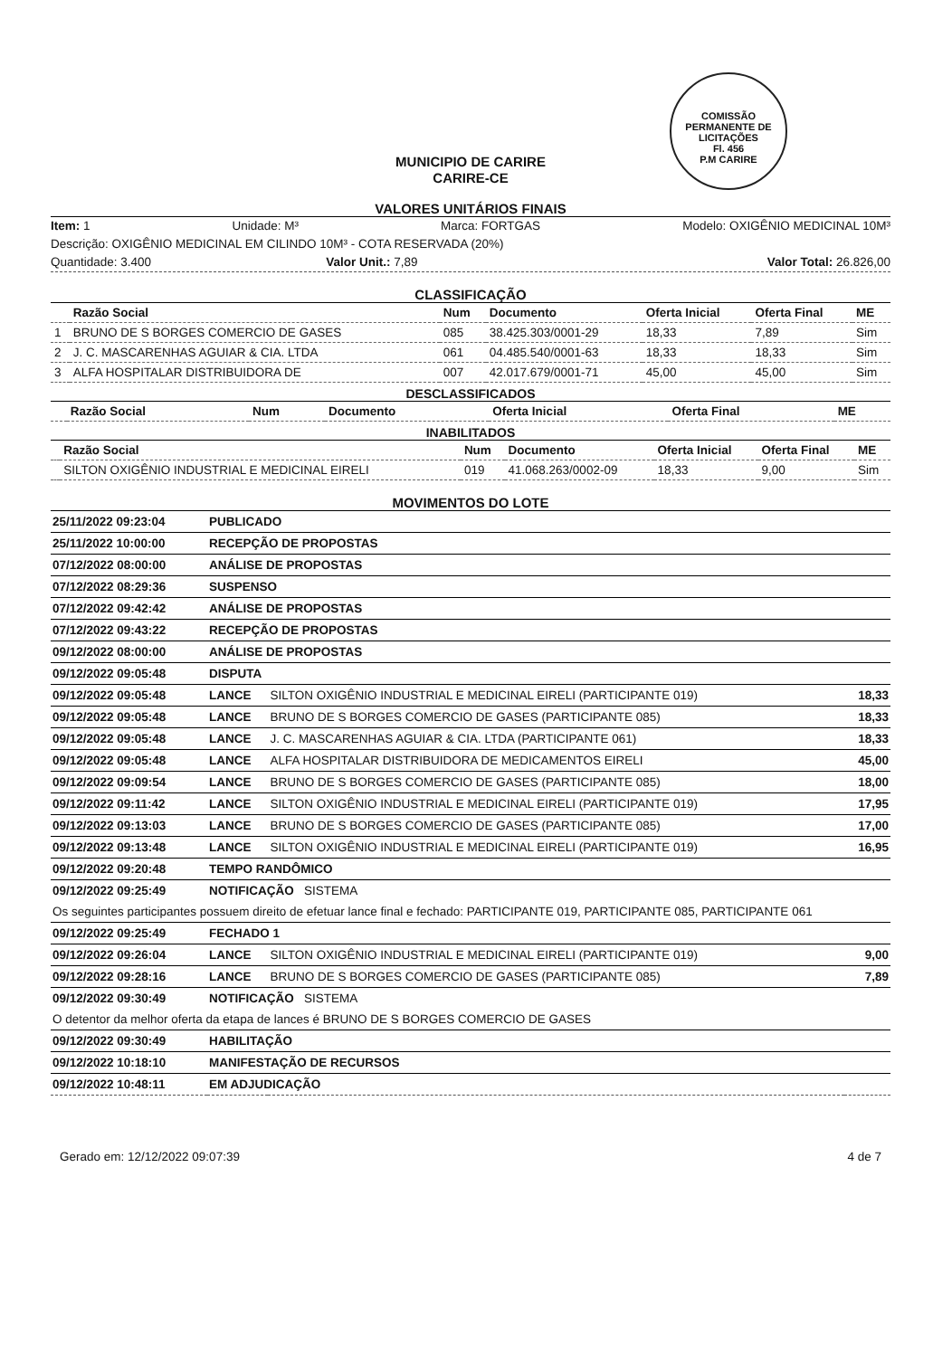COMISSÃO PERMANENTE DE LICITAÇÕES
Fl. 456
P.M CARIRE
MUNICIPIO DE CARIRE
CARIRE-CE
VALORES UNITÁRIOS FINAIS
Item: 1 Unidade: M³ Marca: FORTGAS Modelo: OXIGÊNIO MEDICINAL 10M³
Descrição: OXIGÊNIO MEDICINAL EM CILINDO 10M³ - COTA RESERVADA (20%)
Quantidade: 3.400 Valor Unit.: 7,89 Valor Total: 26.826,00
CLASSIFICAÇÃO
| | Razão Social | Num | Documento | Oferta Inicial | Oferta Final | ME |
| --- | --- | --- | --- | --- | --- | --- |
| 1 | BRUNO DE S BORGES COMERCIO DE GASES | 085 | 38.425.303/0001-29 | 18,33 | 7,89 | Sim |
| 2 | J. C. MASCARENHAS AGUIAR & CIA. LTDA | 061 | 04.485.540/0001-63 | 18,33 | 18,33 | Sim |
| 3 | ALFA HOSPITALAR DISTRIBUIDORA DE | 007 | 42.017.679/0001-71 | 45,00 | 45,00 | Sim |
DESCLASSIFICADOS
| | Razão Social | Num | Documento | Oferta Inicial | Oferta Final | ME |
| --- | --- | --- | --- | --- | --- | --- |
INABILITADOS
| | Razão Social | Num | Documento | Oferta Inicial | Oferta Final | ME |
| --- | --- | --- | --- | --- | --- | --- |
| | SILTON OXIGÊNIO INDUSTRIAL E MEDICINAL EIRELI | 019 | 41.068.263/0002-09 | 18,33 | 9,00 | Sim |
MOVIMENTOS DO LOTE
| 25/11/2022 09:23:04 | PUBLICADO | | |
| 25/11/2022 10:00:00 | RECEPÇÃO DE PROPOSTAS | | |
| 07/12/2022 08:00:00 | ANÁLISE DE PROPOSTAS | | |
| 07/12/2022 08:29:36 | SUSPENSO | | |
| 07/12/2022 09:42:42 | ANÁLISE DE PROPOSTAS | | |
| 07/12/2022 09:43:22 | RECEPÇÃO DE PROPOSTAS | | |
| 09/12/2022 08:00:00 | ANÁLISE DE PROPOSTAS | | |
| 09/12/2022 09:05:48 | DISPUTA | | |
| 09/12/2022 09:05:48 | LANCE | SILTON OXIGÊNIO INDUSTRIAL E MEDICINAL EIRELI (PARTICIPANTE 019) | 18,33 |
| 09/12/2022 09:05:48 | LANCE | BRUNO DE S BORGES COMERCIO DE GASES (PARTICIPANTE 085) | 18,33 |
| 09/12/2022 09:05:48 | LANCE | J. C. MASCARENHAS AGUIAR & CIA. LTDA (PARTICIPANTE 061) | 18,33 |
| 09/12/2022 09:05:48 | LANCE | ALFA HOSPITALAR DISTRIBUIDORA DE MEDICAMENTOS EIRELI | 45,00 |
| 09/12/2022 09:09:54 | LANCE | BRUNO DE S BORGES COMERCIO DE GASES (PARTICIPANTE 085) | 18,00 |
| 09/12/2022 09:11:42 | LANCE | SILTON OXIGÊNIO INDUSTRIAL E MEDICINAL EIRELI (PARTICIPANTE 019) | 17,95 |
| 09/12/2022 09:13:03 | LANCE | BRUNO DE S BORGES COMERCIO DE GASES (PARTICIPANTE 085) | 17,00 |
| 09/12/2022 09:13:48 | LANCE | SILTON OXIGÊNIO INDUSTRIAL E MEDICINAL EIRELI (PARTICIPANTE 019) | 16,95 |
| 09/12/2022 09:20:48 | TEMPO RANDÔMICO | | |
| 09/12/2022 09:25:49 | NOTIFICAÇÃO SISTEMA | | |
| Os seguintes participantes possuem direito de efetuar lance final e fechado: PARTICIPANTE 019, PARTICIPANTE 085, PARTICIPANTE 061 | | | |
| 09/12/2022 09:25:49 | FECHADO 1 | | |
| 09/12/2022 09:26:04 | LANCE | SILTON OXIGÊNIO INDUSTRIAL E MEDICINAL EIRELI (PARTICIPANTE 019) | 9,00 |
| 09/12/2022 09:28:16 | LANCE | BRUNO DE S BORGES COMERCIO DE GASES (PARTICIPANTE 085) | 7,89 |
| 09/12/2022 09:30:49 | NOTIFICAÇÃO SISTEMA | | |
| O detentor da melhor oferta da etapa de lances é BRUNO DE S BORGES COMERCIO DE GASES | | | |
| 09/12/2022 09:30:49 | HABILITAÇÃO | | |
| 09/12/2022 10:18:10 | MANIFESTAÇÃO DE RECURSOS | | |
| 09/12/2022 10:48:11 | EM ADJUDICAÇÃO | | |
Gerado em: 12/12/2022 09:07:39 4 de 7